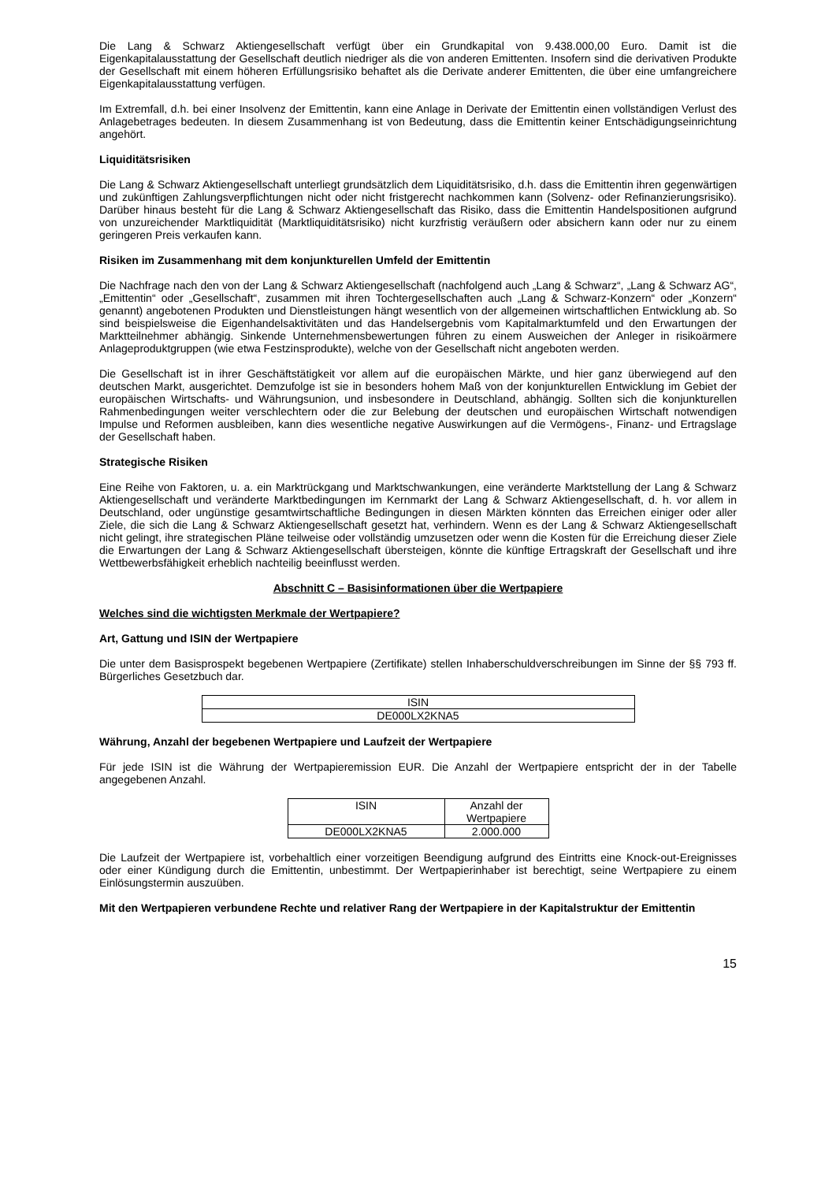Die Lang & Schwarz Aktiengesellschaft verfügt über ein Grundkapital von 9.438.000,00 Euro. Damit ist die Eigenkapitalausstattung der Gesellschaft deutlich niedriger als die von anderen Emittenten. Insofern sind die derivativen Produkte der Gesellschaft mit einem höheren Erfüllungsrisiko behaftet als die Derivate anderer Emittenten, die über eine umfangreichere Eigenkapitalausstattung verfügen.
Im Extremfall, d.h. bei einer Insolvenz der Emittentin, kann eine Anlage in Derivate der Emittentin einen vollständigen Verlust des Anlagebetrages bedeuten. In diesem Zusammenhang ist von Bedeutung, dass die Emittentin keiner Entschädigungseinrichtung angehört.
Liquiditätsrisiken
Die Lang & Schwarz Aktiengesellschaft unterliegt grundsätzlich dem Liquiditätsrisiko, d.h. dass die Emittentin ihren gegenwärtigen und zukünftigen Zahlungsverpflichtungen nicht oder nicht fristgerecht nachkommen kann (Solvenz- oder Refinanzierungsrisiko). Darüber hinaus besteht für die Lang & Schwarz Aktiengesellschaft das Risiko, dass die Emittentin Handelspositionen aufgrund von unzureichender Marktliquidität (Marktliquiditätsrisiko) nicht kurzfristig veräußern oder absichern kann oder nur zu einem geringeren Preis verkaufen kann.
Risiken im Zusammenhang mit dem konjunkturellen Umfeld der Emittentin
Die Nachfrage nach den von der Lang & Schwarz Aktiengesellschaft (nachfolgend auch „Lang & Schwarz“, „Lang & Schwarz AG“, „Emittentin“ oder „Gesellschaft“, zusammen mit ihren Tochtergesellschaften auch „Lang & Schwarz-Konzern“ oder „Konzern“ genannt) angebotenen Produkten und Dienstleistungen hängt wesentlich von der allgemeinen wirtschaftlichen Entwicklung ab. So sind beispielsweise die Eigenhandelsaktivitäten und das Handelsergebnis vom Kapitalmarktumfeld und den Erwartungen der Marktteilnehmer abhängig. Sinkende Unternehmensbewertungen führen zu einem Ausweichen der Anleger in risikoärmere Anlageproduktgruppen (wie etwa Festzinsprodukte), welche von der Gesellschaft nicht angeboten werden.
Die Gesellschaft ist in ihrer Geschäftstätigkeit vor allem auf die europäischen Märkte, und hier ganz überwiegend auf den deutschen Markt, ausgerichtet. Demzufolge ist sie in besonders hohem Maß von der konjunkturellen Entwicklung im Gebiet der europäischen Wirtschafts- und Währungsunion, und insbesondere in Deutschland, abhängig. Sollten sich die konjunkturellen Rahmenbedingungen weiter verschlechtern oder die zur Belebung der deutschen und europäischen Wirtschaft notwendigen Impulse und Reformen ausbleiben, kann dies wesentliche negative Auswirkungen auf die Vermögens-, Finanz- und Ertragslage der Gesellschaft haben.
Strategische Risiken
Eine Reihe von Faktoren, u. a. ein Marktrückgang und Marktschwankungen, eine veränderte Marktstellung der Lang & Schwarz Aktiengesellschaft und veränderte Marktbedingungen im Kernmarkt der Lang & Schwarz Aktiengesellschaft, d. h. vor allem in Deutschland, oder ungünstige gesamtwirtschaftliche Bedingungen in diesen Märkten könnten das Erreichen einiger oder aller Ziele, die sich die Lang & Schwarz Aktiengesellschaft gesetzt hat, verhindern. Wenn es der Lang & Schwarz Aktiengesellschaft nicht gelingt, ihre strategischen Pläne teilweise oder vollständig umzusetzen oder wenn die Kosten für die Erreichung dieser Ziele die Erwartungen der Lang & Schwarz Aktiengesellschaft übersteigen, könnte die künftige Ertragskraft der Gesellschaft und ihre Wettbewerbsfähigkeit erheblich nachteilig beeinflusst werden.
Abschnitt C – Basisinformationen über die Wertpapiere
Welches sind die wichtigsten Merkmale der Wertpapiere?
Art, Gattung und ISIN der Wertpapiere
Die unter dem Basisprospekt begebenen Wertpapiere (Zertifikate) stellen Inhaberschuldverschreibungen im Sinne der §§ 793 ff. Bürgerliches Gesetzbuch dar.
| ISIN |
| DE000LX2KNA5 |
Währung, Anzahl der begebenen Wertpapiere und Laufzeit der Wertpapiere
Für jede ISIN ist die Währung der Wertpapieremission EUR. Die Anzahl der Wertpapiere entspricht der in der Tabelle angegebenen Anzahl.
| ISIN | Anzahl der Wertpapiere |
| DE000LX2KNA5 | 2.000.000 |
Die Laufzeit der Wertpapiere ist, vorbehaltlich einer vorzeitigen Beendigung aufgrund des Eintritts eine Knock-out-Ereignisses oder einer Kündigung durch die Emittentin, unbestimmt. Der Wertpapierinhaber ist berechtigt, seine Wertpapiere zu einem Einlösungstermin auszuüben.
Mit den Wertpapieren verbundene Rechte und relativer Rang der Wertpapiere in der Kapitalstruktur der Emittentin
15